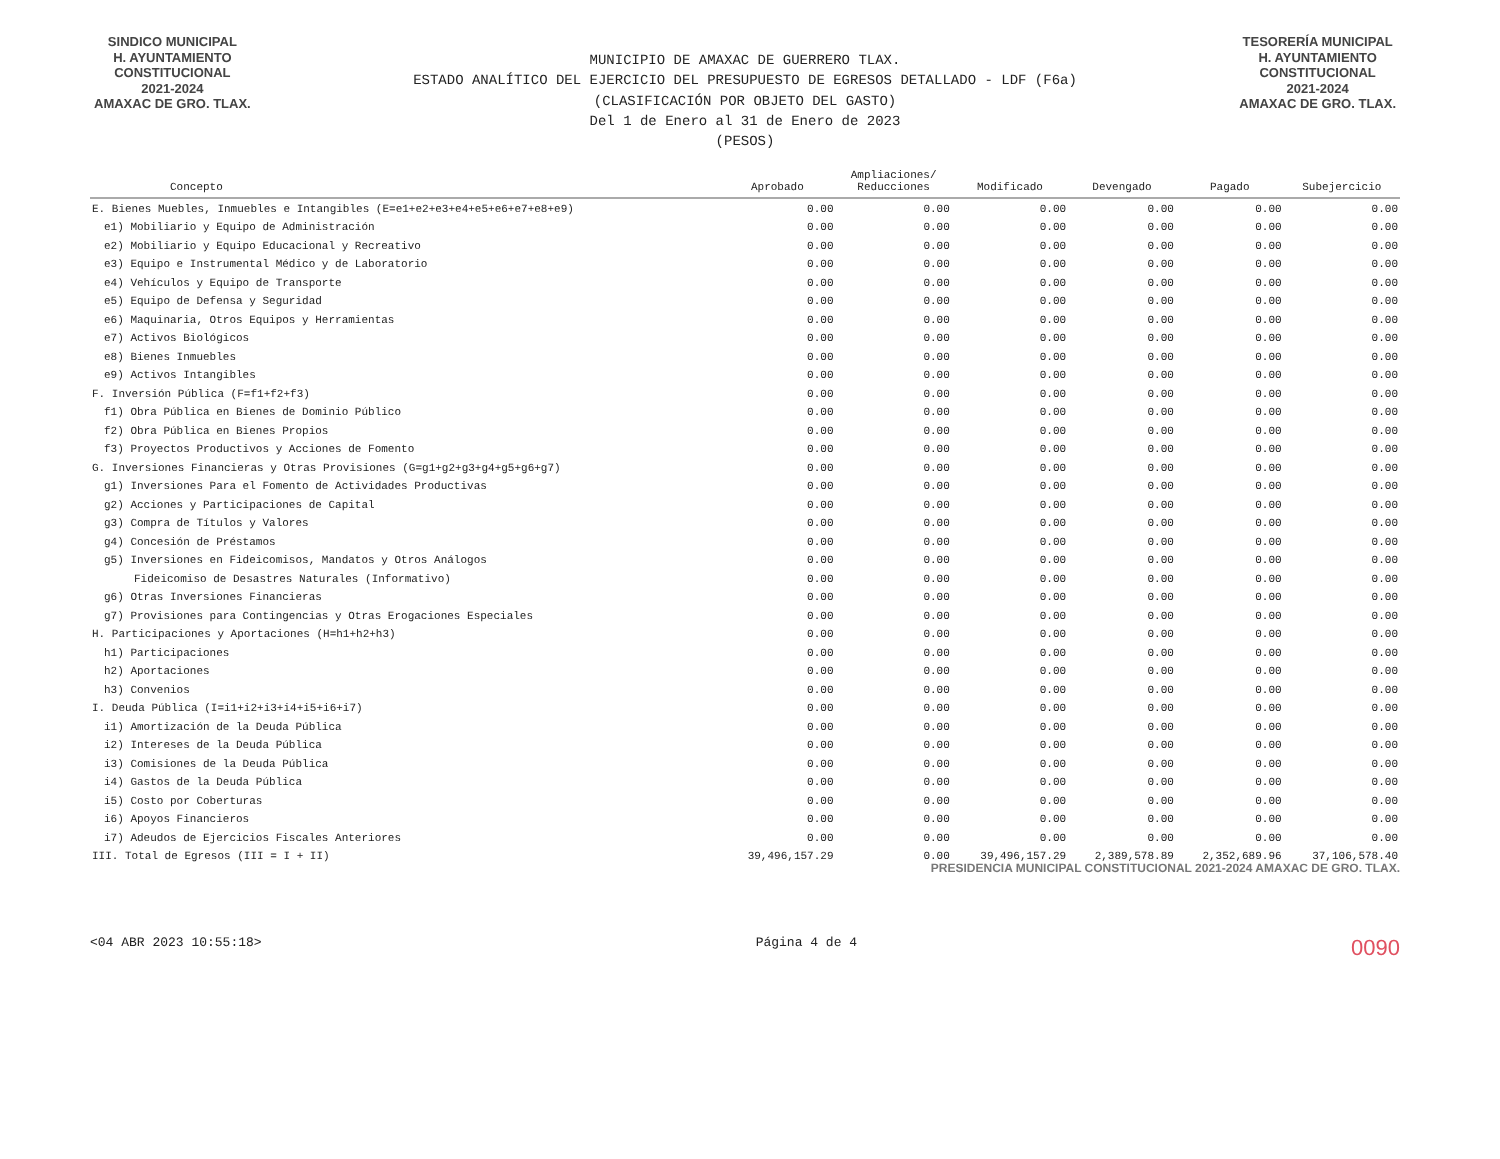SINDICO MUNICIPAL
H. AYUNTAMIENTO
CONSTITUCIONAL
2021-2024
AMAXAC DE GRO. TLAX.
MUNICIPIO DE AMAXAC DE GUERRERO TLAX.
ESTADO ANALÍTICO DEL EJERCICIO DEL PRESUPUESTO DE EGRESOS DETALLADO - LDF (F6a)
(CLASIFICACIÓN POR OBJETO DEL GASTO)
Del 1 de Enero al 31 de Enero de 2023
(PESOS)
TESORERÍA MUNICIPAL
H. AYUNTAMIENTO
CONSTITUCIONAL
2021-2024
AMAXAC DE GRO. TLAX.
| Concepto | Aprobado | Ampliaciones/ Reducciones | Modificado | Devengado | Pagado | Subejercicio |
| --- | --- | --- | --- | --- | --- | --- |
| E. Bienes Muebles, Inmuebles e Intangibles (E=e1+e2+e3+e4+e5+e6+e7+e8+e9) | 0.00 | 0.00 | 0.00 | 0.00 | 0.00 | 0.00 |
| e1) Mobiliario y Equipo de Administración | 0.00 | 0.00 | 0.00 | 0.00 | 0.00 | 0.00 |
| e2) Mobiliario y Equipo Educacional y Recreativo | 0.00 | 0.00 | 0.00 | 0.00 | 0.00 | 0.00 |
| e3) Equipo e Instrumental Médico y de Laboratorio | 0.00 | 0.00 | 0.00 | 0.00 | 0.00 | 0.00 |
| e4) Vehículos y Equipo de Transporte | 0.00 | 0.00 | 0.00 | 0.00 | 0.00 | 0.00 |
| e5) Equipo de Defensa y Seguridad | 0.00 | 0.00 | 0.00 | 0.00 | 0.00 | 0.00 |
| e6) Maquinaria, Otros Equipos y Herramientas | 0.00 | 0.00 | 0.00 | 0.00 | 0.00 | 0.00 |
| e7) Activos Biológicos | 0.00 | 0.00 | 0.00 | 0.00 | 0.00 | 0.00 |
| e8) Bienes Inmuebles | 0.00 | 0.00 | 0.00 | 0.00 | 0.00 | 0.00 |
| e9) Activos Intangibles | 0.00 | 0.00 | 0.00 | 0.00 | 0.00 | 0.00 |
| F. Inversión Pública (F=f1+f2+f3) | 0.00 | 0.00 | 0.00 | 0.00 | 0.00 | 0.00 |
| f1) Obra Pública en Bienes de Dominio Público | 0.00 | 0.00 | 0.00 | 0.00 | 0.00 | 0.00 |
| f2) Obra Pública en Bienes Propios | 0.00 | 0.00 | 0.00 | 0.00 | 0.00 | 0.00 |
| f3) Proyectos Productivos y Acciones de Fomento | 0.00 | 0.00 | 0.00 | 0.00 | 0.00 | 0.00 |
| G. Inversiones Financieras y Otras Provisiones (G=g1+g2+g3+g4+g5+g6+g7) | 0.00 | 0.00 | 0.00 | 0.00 | 0.00 | 0.00 |
| g1) Inversiones Para el Fomento de Actividades Productivas | 0.00 | 0.00 | 0.00 | 0.00 | 0.00 | 0.00 |
| g2) Acciones y Participaciones de Capital | 0.00 | 0.00 | 0.00 | 0.00 | 0.00 | 0.00 |
| g3) Compra de Títulos y Valores | 0.00 | 0.00 | 0.00 | 0.00 | 0.00 | 0.00 |
| g4) Concesión de Préstamos | 0.00 | 0.00 | 0.00 | 0.00 | 0.00 | 0.00 |
| g5) Inversiones en Fideicomisos, Mandatos y Otros Análogos | 0.00 | 0.00 | 0.00 | 0.00 | 0.00 | 0.00 |
| Fideicomiso de Desastres Naturales (Informativo) | 0.00 | 0.00 | 0.00 | 0.00 | 0.00 | 0.00 |
| g6) Otras Inversiones Financieras | 0.00 | 0.00 | 0.00 | 0.00 | 0.00 | 0.00 |
| g7) Provisiones para Contingencias y Otras Erogaciones Especiales | 0.00 | 0.00 | 0.00 | 0.00 | 0.00 | 0.00 |
| H. Participaciones y Aportaciones (H=h1+h2+h3) | 0.00 | 0.00 | 0.00 | 0.00 | 0.00 | 0.00 |
| h1) Participaciones | 0.00 | 0.00 | 0.00 | 0.00 | 0.00 | 0.00 |
| h2) Aportaciones | 0.00 | 0.00 | 0.00 | 0.00 | 0.00 | 0.00 |
| h3) Convenios | 0.00 | 0.00 | 0.00 | 0.00 | 0.00 | 0.00 |
| I. Deuda Pública (I=i1+i2+i3+i4+i5+i6+i7) | 0.00 | 0.00 | 0.00 | 0.00 | 0.00 | 0.00 |
| i1) Amortización de la Deuda Pública | 0.00 | 0.00 | 0.00 | 0.00 | 0.00 | 0.00 |
| i2) Intereses de la Deuda Pública | 0.00 | 0.00 | 0.00 | 0.00 | 0.00 | 0.00 |
| i3) Comisiones de la Deuda Pública | 0.00 | 0.00 | 0.00 | 0.00 | 0.00 | 0.00 |
| i4) Gastos de la Deuda Pública | 0.00 | 0.00 | 0.00 | 0.00 | 0.00 | 0.00 |
| i5) Costo por Coberturas | 0.00 | 0.00 | 0.00 | 0.00 | 0.00 | 0.00 |
| i6) Apoyos Financieros | 0.00 | 0.00 | 0.00 | 0.00 | 0.00 | 0.00 |
| i7) Adeudos de Ejercicios Fiscales Anteriores | 0.00 | 0.00 | 0.00 | 0.00 | 0.00 | 0.00 |
| III. Total de Egresos (III = I + II) | 39,496,157.29 | 0.00 | 39,496,157.29 | 2,389,578.89 | 2,352,689.96 | 37,106,578.40 |
PRESIDENCIA MUNICIPAL CONSTITUCIONAL 2021-2024 AMAXAC DE GRO. TLAX.
<04 ABR 2023 10:55:18> Página 4 de 4 0090